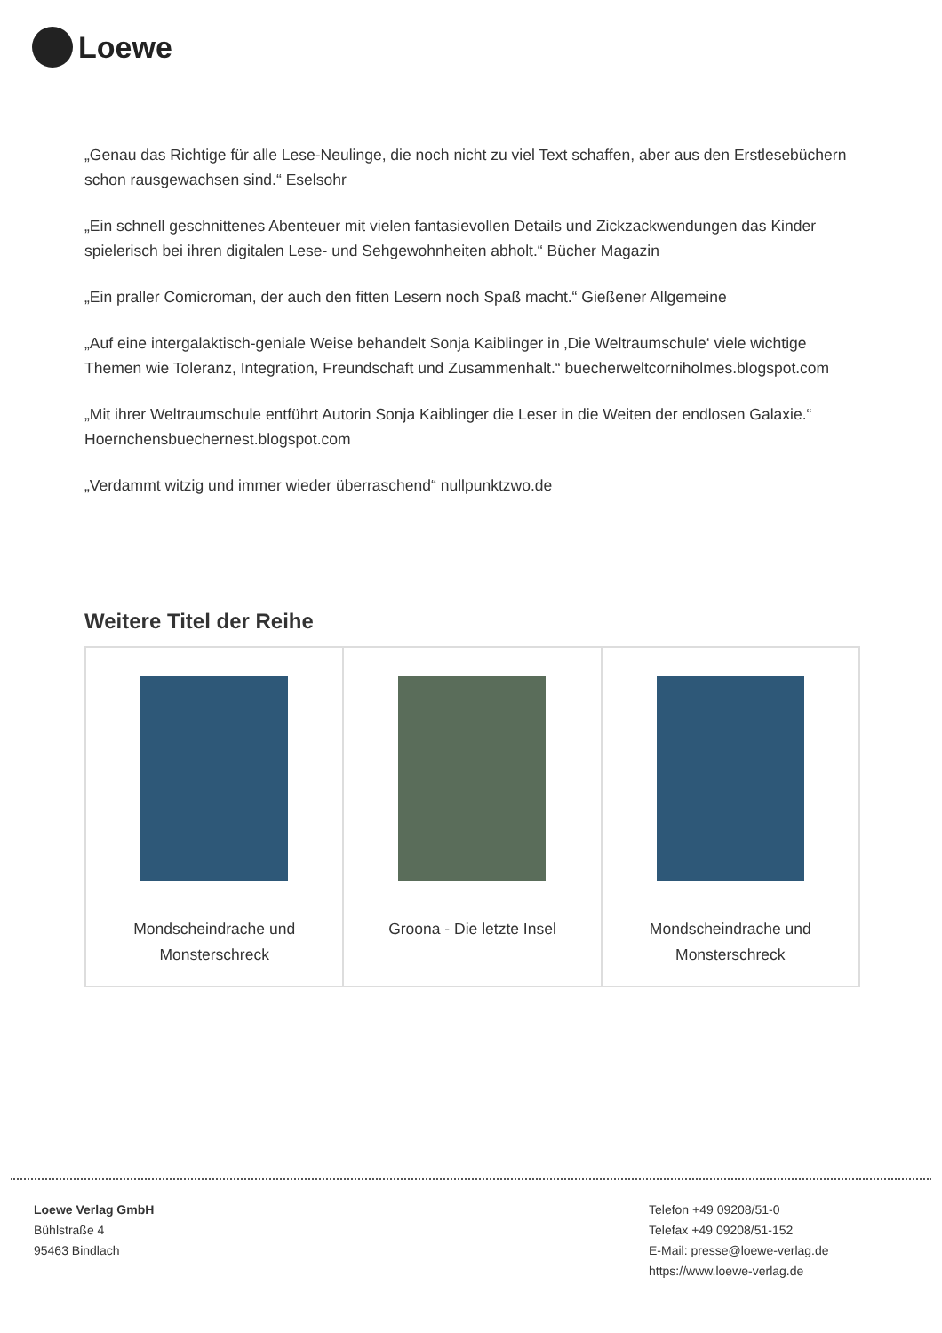Loewe
„Genau das Richtige für alle Lese-Neulinge, die noch nicht zu viel Text schaffen, aber aus den Erstlesebüchern schon rausgewachsen sind.“ Eselsohr
„Ein schnell geschnittenes Abenteuer mit vielen fantasievollen Details und Zickzackwendungen das Kinder spielerisch bei ihren digitalen Lese- und Sehgewohnheiten abholt.“ Bücher Magazin
„Ein praller Comicroman, der auch den fitten Lesern noch Spaß macht.“ Gießener Allgemeine
„Auf eine intergalaktisch-geniale Weise behandelt Sonja Kaiblinger in ‚Die Weltraumschule‘ viele wichtige Themen wie Toleranz, Integration, Freundschaft und Zusammenhalt.“ buecherweltcorniholmes.blogspot.com
„Mit ihrer Weltraumschule entführt Autorin Sonja Kaiblinger die Leser in die Weiten der endlosen Galaxie.“ Hoernchensbuechernest.blogspot.com
„Verdammt witzig und immer wieder überraschend“ nullpunktzwo.de
Weitere Titel der Reihe
| Mondscheindrache und Monsterschreck | Groona - Die letzte Insel | Mondscheindrache und Monsterschreck |
Loewe Verlag GmbH
Bühlstraße 4
95463 Bindlach
Telefon +49 09208/51-0
Telefax +49 09208/51-152
E-Mail: presse@loewe-verlag.de
https://www.loewe-verlag.de